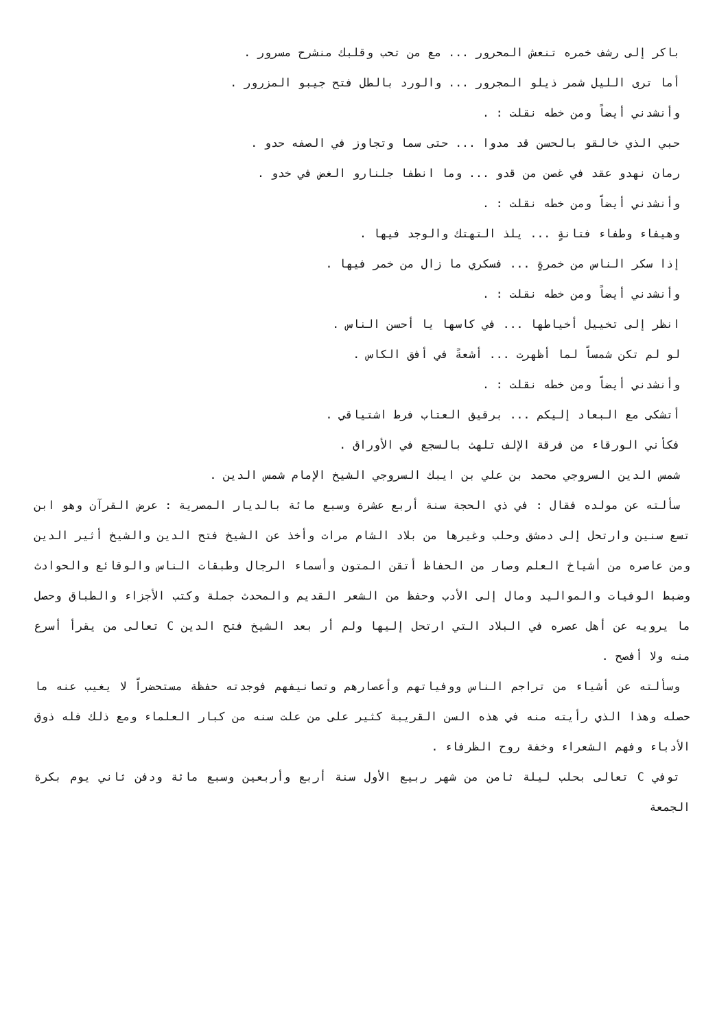باكر إلى رشف خمره تنعش المحرور ... مع من تحب وقلبك منشرح مسرور .
أما ترى الليل شمر ذيلو المجرور ... والورد بالطل فتح جيبو المزرور .
وأنشدني أيضاً ومن خطه نقلت : .
حبي الذي خالقو بالحسن قد مدوا ... حتى سما وتجاوز في الصفه حدو .
رمان نهدو عقد في غصن من قدو ... وما انطفا جلنارو الغض في خدو .
وأنشدني أيضاً ومن خطه نقلت : .
وهيفاء وطفاء فتانةٍ ... يلذ التهتك والوجد فيها .
إذا سكر الناس من خمرةٍ ... فسكري ما زال من خمر فيها .
وأنشدني أيضاً ومن خطه نقلت : .
انظر إلى تخييل أخياطها ... في كاسها يا أحسن الناس .
لو لم تكن شمساً لما أظهرت ... أشعةً في أفق الكاس .
وأنشدني أيضاً ومن خطه نقلت : .
أتشكى مع البعاد إليكم ... برقيق العتاب فرط اشتياقي .
فكأني الورقاء من فرقة الإلف تلهث بالسجع في الأوراق .
شمس الدين السروجي محمد بن علي بن ايبك السروجي الشيخ الإمام شمس الدين .
سألته عن مولده فقال : في ذي الحجة سنة أربع عشرة وسبع مائة بالديار المصرية : عرض القرآن وهو ابن تسع سنين وارتحل إلى دمشق وحلب وغيرها من بلاد الشام مرات وأخذ عن الشيخ فتح الدين والشيخ أثير الدين ومن عاصره من أشياخ العلم وصار من الحفاظ أتقن المتون وأسماء الرجال وطبقات الناس والوقائع والحوادث وضبط الوفيات والمواليد ومال إلى الأدب وحفظ من الشعر القديم والمحدث جملة وكتب الأجزاء والطباق وحصل ما يرويه عن أهل عصره في البلاد التي ارتحل إليها ولم أر بعد الشيخ فتح الدين C تعالى من يقرأ أسرع منه ولا أفصح .
وسألته عن أشياء من تراجم الناس ووفياتهم وأعصارهم وتصانيفهم فوجدته حفظة مستحضراً لا يغيب عنه ما حصله وهذا الذي رأيته منه في هذه السن القريبة كثير على من علت سنه من كبار العلماء ومع ذلك فله ذوق الأدباء وفهم الشعراء وخفة روح الظرفاء .
توفي C تعالى بحلب ليلة ثامن من شهر ربيع الأول سنة أربع وأربعين وسبع مائة ودفن ثاني يوم بكرة الجمعة